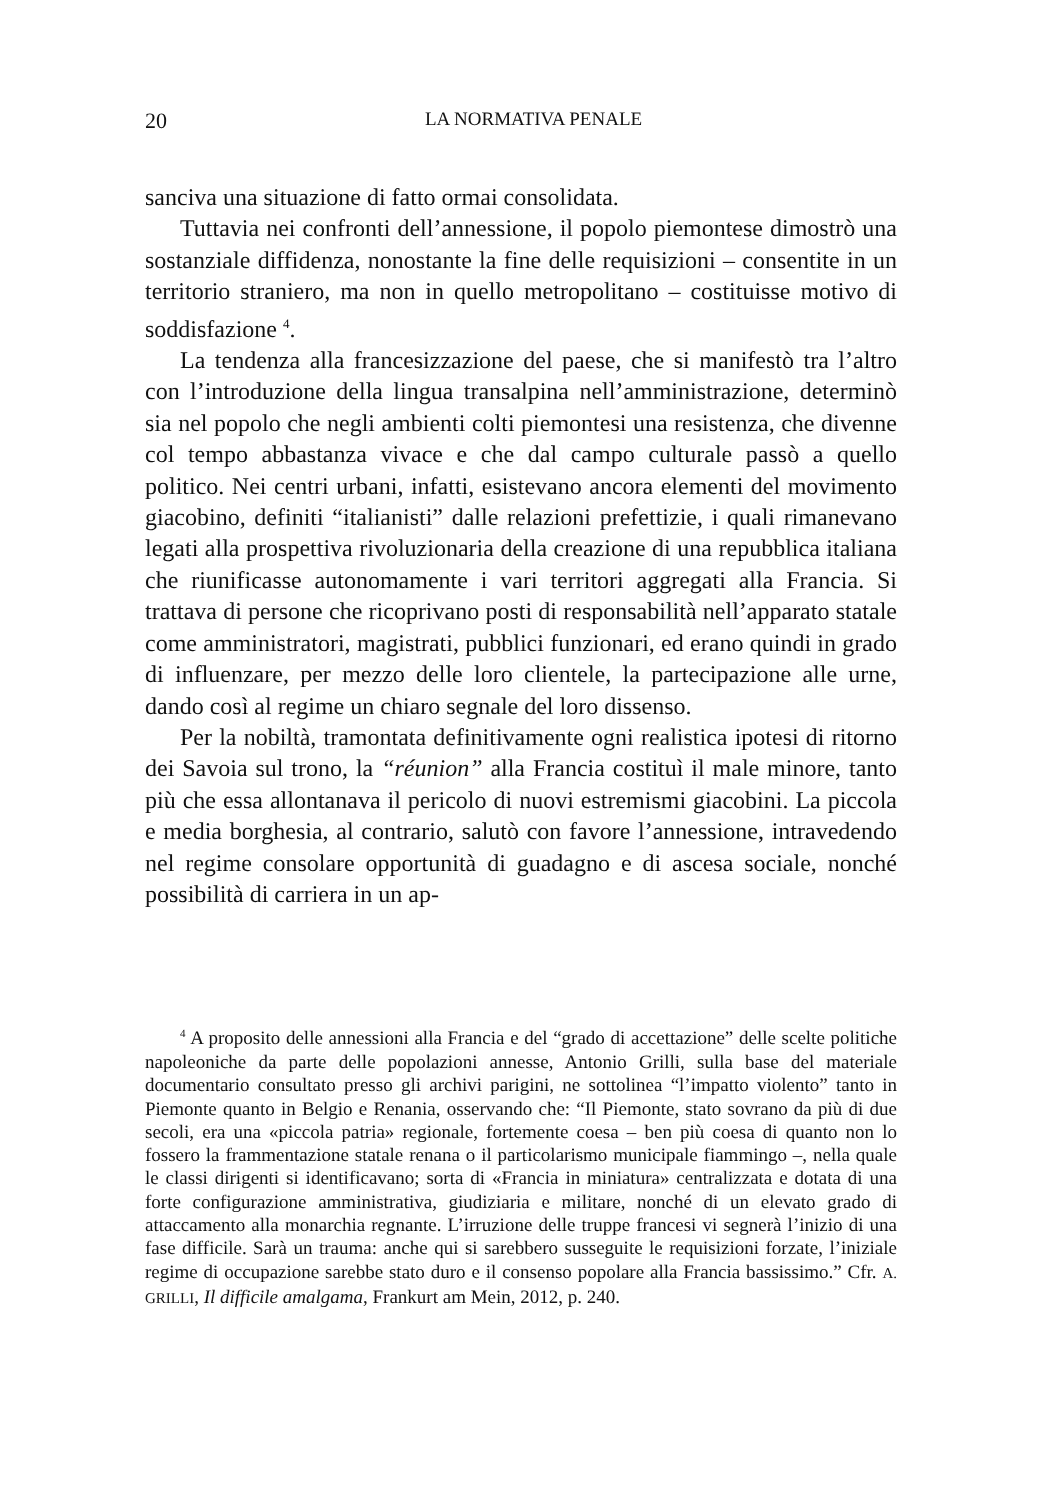20 LA NORMATIVA PENALE
sanciva una situazione di fatto ormai consolidata.
Tuttavia nei confronti dell’annessione, il popolo piemontese dimostrò una sostanziale diffidenza, nonostante la fine delle requisizioni – consentite in un territorio straniero, ma non in quello metropolitano – costituisse motivo di soddisfazione <sup>4</sup>.
La tendenza alla francesizzazione del paese, che si manifestò tra l’altro con l’introduzione della lingua transalpina nell’amministrazione, determinò sia nel popolo che negli ambienti colti piemontesi una resistenza, che divenne col tempo abbastanza vivace e che dal campo culturale passò a quello politico. Nei centri urbani, infatti, esistevano ancora elementi del movimento giacobino, definiti “italianisti” dalle relazioni prefettizie, i quali rimanevano legati alla prospettiva rivoluzionaria della creazione di una repubblica italiana che riunificasse autonomamente i vari territori aggregati alla Francia. Si trattava di persone che ricoprivano posti di responsabilità nell’apparato statale come amministratori, magistrati, pubblici funzionari, ed erano quindi in grado di influenzare, per mezzo delle loro clientele, la partecipazione alle urne, dando così al regime un chiaro segnale del loro dissenso.
Per la nobiltà, tramontata definitivamente ogni realistica ipotesi di ritorno dei Savoia sul trono, la “réunion” alla Francia costituì il male minore, tanto più che essa allontanava il pericolo di nuovi estremismi giacobini. La piccola e media borghesia, al contrario, salutò con favore l’annessione, intravedendo nel regime consolare opportunità di guadagno e di ascesa sociale, nonché possibilità di carriera in un ap-
<sup>4</sup> A proposito delle annessioni alla Francia e del “grado di accettazione” delle scelte politiche napoleoniche da parte delle popolazioni annesse, Antonio Grilli, sulla base del materiale documentario consultato presso gli archivi parigini, ne sottolinea “l’impatto violento” tanto in Piemonte quanto in Belgio e Renania, osservando che: “Il Piemonte, stato sovrano da più di due secoli, era una «piccola patria» regionale, fortemente coesa – ben più coesa di quanto non lo fossero la frammentazione statale renana o il particolarismo municipale fiammingo –, nella quale le classi dirigenti si identificavano; sorta di «Francia in miniatura» centralizzata e dotata di una forte configurazione amministrativa, giudiziaria e militare, nonché di un elevato grado di attaccamento alla monarchia regnante. L’irruzione delle truppe francesi vi segnerà l’inizio di una fase difficile. Sarà un trauma: anche qui si sarebbero susseguite le requisizioni forzate, l’iniziale regime di occupazione sarebbe stato duro e il consenso popolare alla Francia bassissimo.” Cfr. A. GRILLI, Il difficile amalgama, Frankurt am Mein, 2012, p. 240.